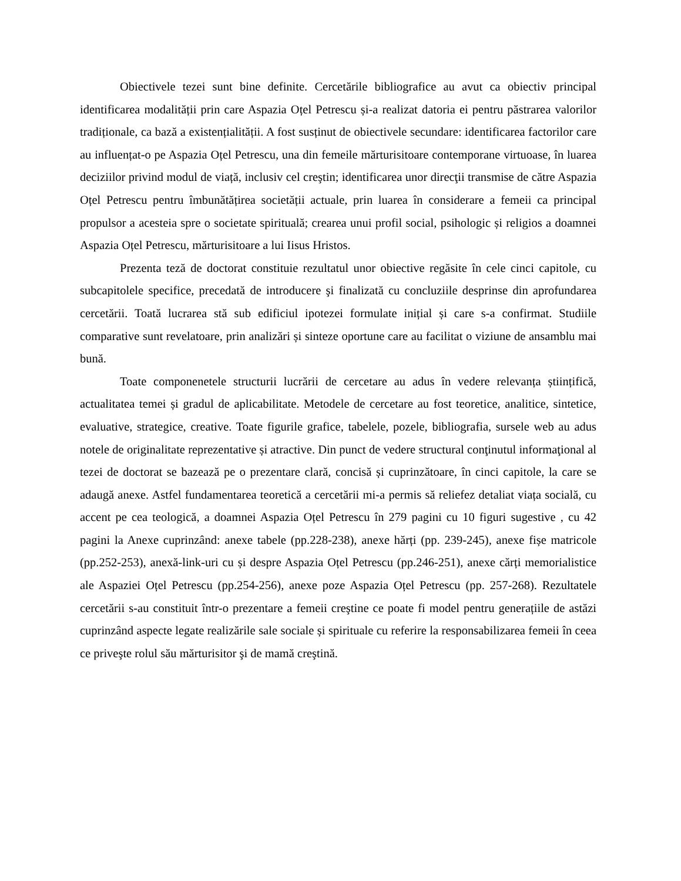Obiectivele tezei sunt bine definite. Cercetările bibliografice au avut ca obiectiv principal identificarea modalității prin care Aspazia Oțel Petrescu și-a realizat datoria ei pentru păstrarea valorilor tradiționale, ca bază a existențialității. A fost susținut de obiectivele secundare: identificarea factorilor care au influențat-o pe Aspazia Oțel Petrescu, una din femeile mărturisitoare contemporane virtuoase, în luarea deciziilor privind modul de viață, inclusiv cel creştin; identificarea unor direcţii transmise de către Aspazia Oțel Petrescu pentru îmbunătățirea societății actuale, prin luarea în considerare a femeii ca principal propulsor a acesteia spre o societate spirituală; crearea unui profil social, psihologic și religios a doamnei Aspazia Oțel Petrescu, mărturisitoare a lui Iisus Hristos.
Prezenta teză de doctorat constituie rezultatul unor obiective regăsite în cele cinci capitole, cu subcapitolele specifice, precedată de introducere şi finalizată cu concluziile desprinse din aprofundarea cercetării. Toată lucrarea stă sub edificiul ipotezei formulate inițial și care s-a confirmat. Studiile comparative sunt revelatoare, prin analizări și sinteze oportune care au facilitat o viziune de ansamblu mai bună.
Toate componenetele structurii lucrării de cercetare au adus în vedere relevanța științifică, actualitatea temei și gradul de aplicabilitate. Metodele de cercetare au fost teoretice, analitice, sintetice, evaluative, strategice, creative. Toate figurile grafice, tabelele, pozele, bibliografia, sursele web au adus notele de originalitate reprezentative și atractive. Din punct de vedere structural conţinutul informaţional al tezei de doctorat se bazează pe o prezentare clară, concisă și cuprinzătoare, în cinci capitole, la care se adaugă anexe. Astfel fundamentarea teoretică a cercetării mi-a permis să reliefez detaliat viața socială, cu accent pe cea teologică, a doamnei Aspazia Oțel Petrescu în 279 pagini cu 10 figuri sugestive , cu 42 pagini la Anexe cuprinzând: anexe tabele (pp.228-238), anexe hărți (pp. 239-245), anexe fișe matricole (pp.252-253), anexă-link-uri cu și despre Aspazia Oțel Petrescu (pp.246-251), anexe cărți memorialistice ale Aspaziei Oțel Petrescu (pp.254-256), anexe poze Aspazia Oțel Petrescu (pp. 257-268). Rezultatele cercetării s-au constituit într-o prezentare a femeii creştine ce poate fi model pentru generațiile de astăzi cuprinzând aspecte legate realizările sale sociale și spirituale cu referire la responsabilizarea femeii în ceea ce priveşte rolul său mărturisitor şi de mamă creştină.